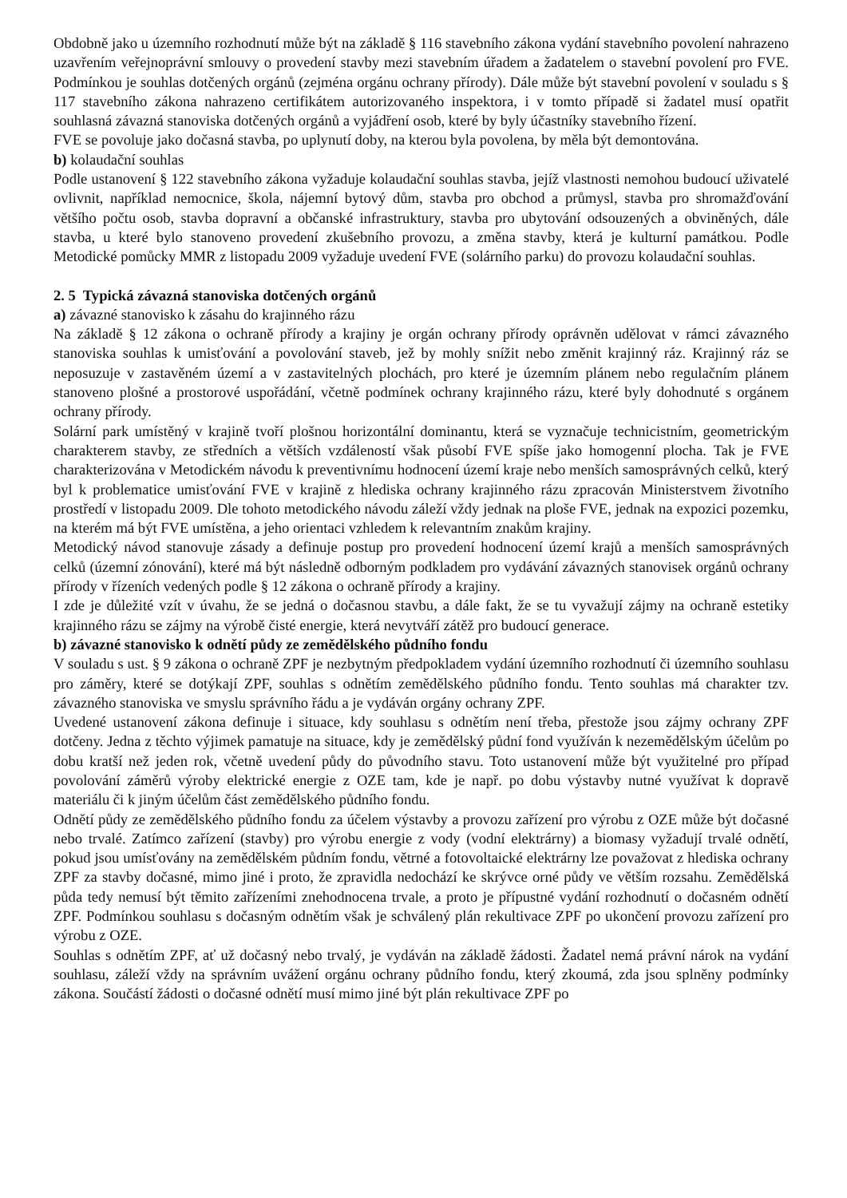Obdobně jako u územního rozhodnutí může být na základě § 116 stavebního zákona vydání stavebního povolení nahrazeno uzavřením veřejnoprávní smlouvy o provedení stavby mezi stavebním úřadem a žadatelem o stavební povolení pro FVE. Podmínkou je souhlas dotčených orgánů (zejména orgánu ochrany přírody). Dále může být stavební povolení v souladu s § 117 stavebního zákona nahrazeno certifikátem autorizovaného inspektora, i v tomto případě si žadatel musí opatřit souhlasná závazná stanoviska dotčených orgánů a vyjádření osob, které by byly účastníky stavebního řízení.
FVE se povoluje jako dočasná stavba, po uplynutí doby, na kterou byla povolena, by měla být demontována.
b) kolaudační souhlas
Podle ustanovení § 122 stavebního zákona vyžaduje kolaudační souhlas stavba, jejíž vlastnosti nemohou budoucí uživatelé ovlivnit, například nemocnice, škola, nájemní bytový dům, stavba pro obchod a průmysl, stavba pro shromažďování většího počtu osob, stavba dopravní a občanské infrastruktury, stavba pro ubytování odsouzených a obviněných, dále stavba, u které bylo stanoveno provedení zkušebního provozu, a změna stavby, která je kulturní památkou. Podle Metodické pomůcky MMR z listopadu 2009 vyžaduje uvedení FVE (solárního parku) do provozu kolaudační souhlas.
2. 5 Typická závazná stanoviska dotčených orgánů
a) závazné stanovisko k zásahu do krajinného rázu
Na základě § 12 zákona o ochraně přírody a krajiny je orgán ochrany přírody oprávněn udělovat v rámci závazného stanoviska souhlas k umisťování a povolování staveb, jež by mohly snížit nebo změnit krajinný ráz. Krajinný ráz se neposuzuje v zastavěném území a v zastavitelných plochách, pro které je územním plánem nebo regulačním plánem stanoveno plošné a prostorové uspořádání, včetně podmínek ochrany krajinného rázu, které byly dohodnuté s orgánem ochrany přírody.
Solární park umístěný v krajině tvoří plošnou horizontální dominantu, která se vyznačuje technicistním, geometrickým charakterem stavby, ze středních a větších vzdáleností však působí FVE spíše jako homogenní plocha. Tak je FVE charakterizována v Metodickém návodu k preventivnímu hodnocení území kraje nebo menších samosprávných celků, který byl k problematice umisťování FVE v krajině z hlediska ochrany krajinného rázu zpracován Ministerstvem životního prostředí v listopadu 2009. Dle tohoto metodického návodu záleží vždy jednak na ploše FVE, jednak na expozici pozemku, na kterém má být FVE umístěna, a jeho orientaci vzhledem k relevantním znakům krajiny.
Metodický návod stanovuje zásady a definuje postup pro provedení hodnocení území krajů a menších samosprávných celků (územní zónování), které má být následně odborným podkladem pro vydávání závazných stanovisek orgánů ochrany přírody v řízeních vedených podle § 12 zákona o ochraně přírody a krajiny.
I zde je důležité vzít v úvahu, že se jedná o dočasnou stavbu, a dále fakt, že se tu vyvažují zájmy na ochraně estetiky krajinného rázu se zájmy na výrobě čisté energie, která nevytváří zátěž pro budoucí generace.
b) závazné stanovisko k odnětí půdy ze zemědělského půdního fondu
V souladu s ust. § 9 zákona o ochraně ZPF je nezbytným předpokladem vydání územního rozhodnutí či územního souhlasu pro záměry, které se dotýkají ZPF, souhlas s odnětím zemědělského půdního fondu. Tento souhlas má charakter tzv. závazného stanoviska ve smyslu správního řádu a je vydáván orgány ochrany ZPF.
Uvedené ustanovení zákona definuje i situace, kdy souhlasu s odnětím není třeba, přestože jsou zájmy ochrany ZPF dotčeny. Jedna z těchto výjimek pamatuje na situace, kdy je zemědělský půdní fond využíván k nezemědělským účelům po dobu kratší než jeden rok, včetně uvedení půdy do původního stavu. Toto ustanovení může být využitelné pro případ povolování záměrů výroby elektrické energie z OZE tam, kde je např. po dobu výstavby nutné využívat k dopravě materiálu či k jiným účelům část zemědělského půdního fondu.
Odnětí půdy ze zemědělského půdního fondu za účelem výstavby a provozu zařízení pro výrobu z OZE může být dočasné nebo trvalé. Zatímco zařízení (stavby) pro výrobu energie z vody (vodní elektrárny) a biomasy vyžadují trvalé odnětí, pokud jsou umísťovány na zemědělském půdním fondu, větrné a fotovoltaické elektrárny lze považovat z hlediska ochrany ZPF za stavby dočasné, mimo jiné i proto, že zpravidla nedochází ke skrývce orné půdy ve větším rozsahu. Zemědělská půda tedy nemusí být těmito zařízeními znehodnocena trvale, a proto je přípustné vydání rozhodnutí o dočasném odnětí ZPF. Podmínkou souhlasu s dočasným odnětím však je schválený plán rekultivace ZPF po ukončení provozu zařízení pro výrobu z OZE.
Souhlas s odnětím ZPF, ať už dočasný nebo trvalý, je vydáván na základě žádosti. Žadatel nemá právní nárok na vydání souhlasu, záleží vždy na správním uvážení orgánu ochrany půdního fondu, který zkoumá, zda jsou splněny podmínky zákona. Součástí žádosti o dočasné odnětí musí mimo jiné být plán rekultivace ZPF po